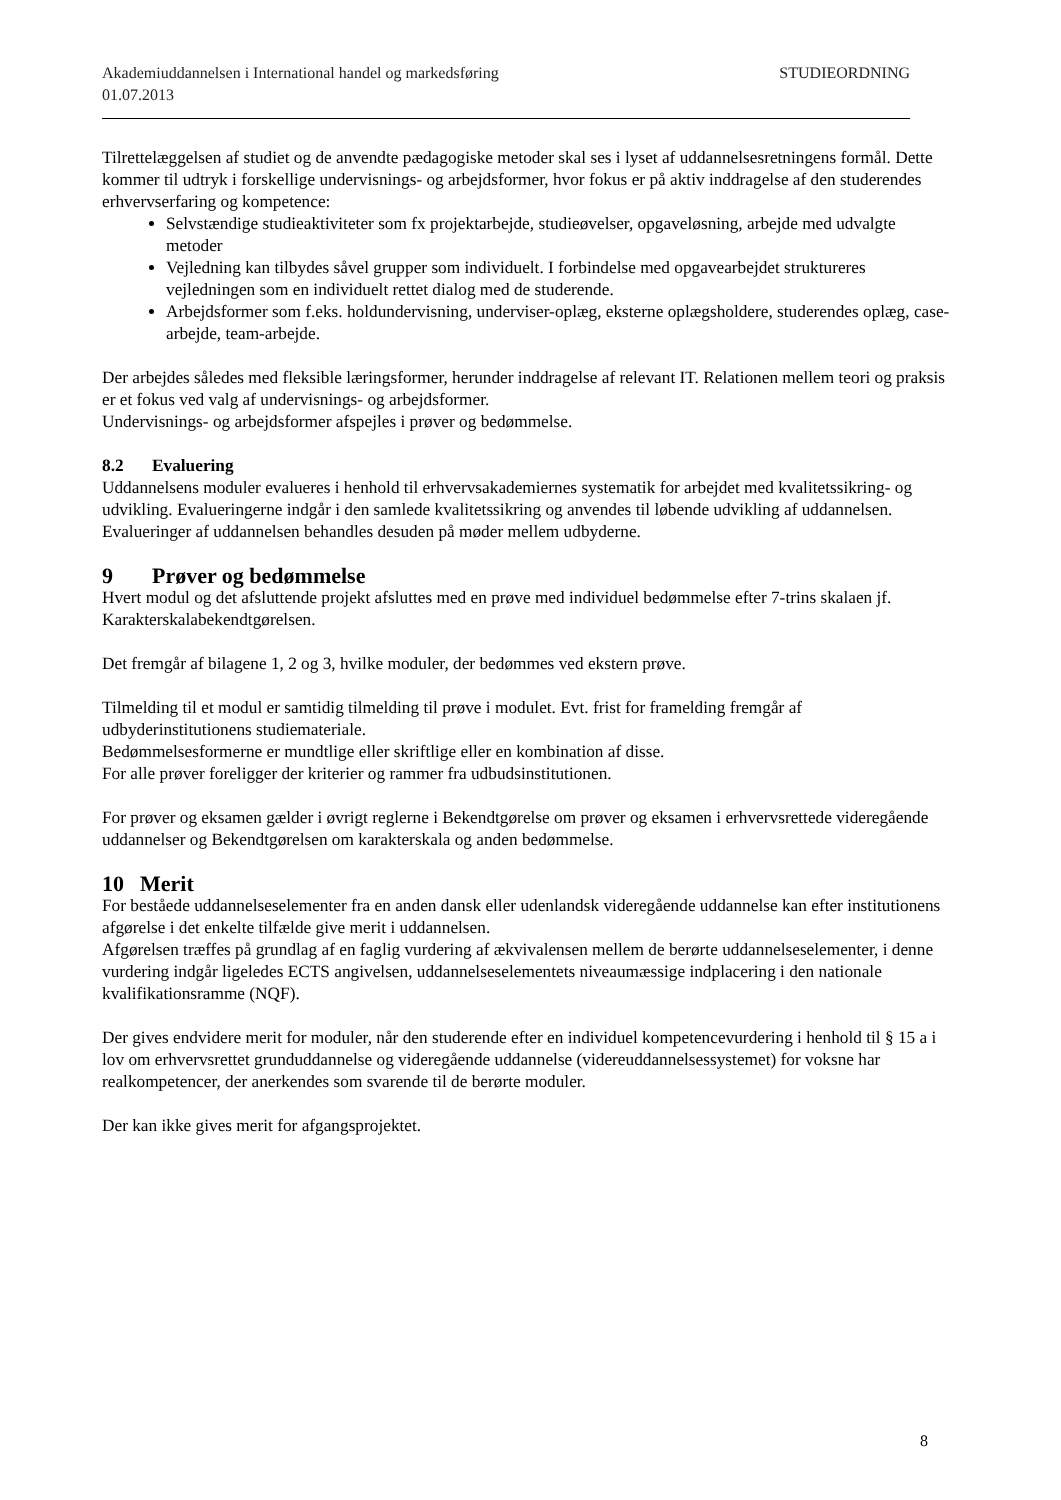Akademiuddannelsen i International handel og markedsføring STUDIEORDNING
01.07.2013
Tilrettelæggelsen af studiet og de anvendte pædagogiske metoder skal ses i lyset af uddannelsesretningens formål. Dette kommer til udtryk i forskellige undervisnings- og arbejdsformer, hvor fokus er på aktiv inddragelse af den studerendes erhvervserfaring og kompetence:
Selvstændige studieaktiviteter som fx projektarbejde, studieøvelser, opgaveløsning, arbejde med udvalgte metoder
Vejledning kan tilbydes såvel grupper som individuelt. I forbindelse med opgavearbejdet struktureres vejledningen som en individuelt rettet dialog med de studerende.
Arbejdsformer som f.eks. holdundervisning, underviser-oplæg, eksterne oplægsholdere, studerendes oplæg, case-arbejde, team-arbejde.
Der arbejdes således med fleksible læringsformer, herunder inddragelse af relevant IT. Relationen mellem teori og praksis er et fokus ved valg af undervisnings- og arbejdsformer.
Undervisnings- og arbejdsformer afspejles i prøver og bedømmelse.
8.2 Evaluering
Uddannelsens moduler evalueres i henhold til erhvervsakademiernes systematik for arbejdet med kvalitetssikring- og udvikling. Evalueringerne indgår i den samlede kvalitetssikring og anvendes til løbende udvikling af uddannelsen. Evalueringer af uddannelsen behandles desuden på møder mellem udbyderne.
9 Prøver og bedømmelse
Hvert modul og det afsluttende projekt afsluttes med en prøve med individuel bedømmelse efter 7-trins skalaen jf. Karakterskalabekendtgørelsen.
Det fremgår af bilagene 1, 2 og 3, hvilke moduler, der bedømmes ved ekstern prøve.
Tilmelding til et modul er samtidig tilmelding til prøve i modulet. Evt. frist for framelding fremgår af udbyderinstitutionens studiemateriale.
Bedømmelsesformerne er mundtlige eller skriftlige eller en kombination af disse.
For alle prøver foreligger der kriterier og rammer fra udbudsinstitutionen.
For prøver og eksamen gælder i øvrigt reglerne i Bekendtgørelse om prøver og eksamen i erhvervsrettede videregående uddannelser og Bekendtgørelsen om karakterskala og anden bedømmelse.
10 Merit
For beståede uddannelseselementer fra en anden dansk eller udenlandsk videregående uddannelse kan efter institutionens afgørelse i det enkelte tilfælde give merit i uddannelsen.
Afgørelsen træffes på grundlag af en faglig vurdering af ækvivalensen mellem de berørte uddannelseselementer, i denne vurdering indgår ligeledes ECTS angivelsen, uddannelseselementets niveaumæssige indplacering i den nationale kvalifikationsramme (NQF).
Der gives endvidere merit for moduler, når den studerende efter en individuel kompetencevurdering i henhold til § 15 a i lov om erhvervsrettet grunduddannelse og videregående uddannelse (videreuddannelsessystemet) for voksne har realkompetencer, der anerkendes som svarende til de berørte moduler.
Der kan ikke gives merit for afgangsprojektet.
8